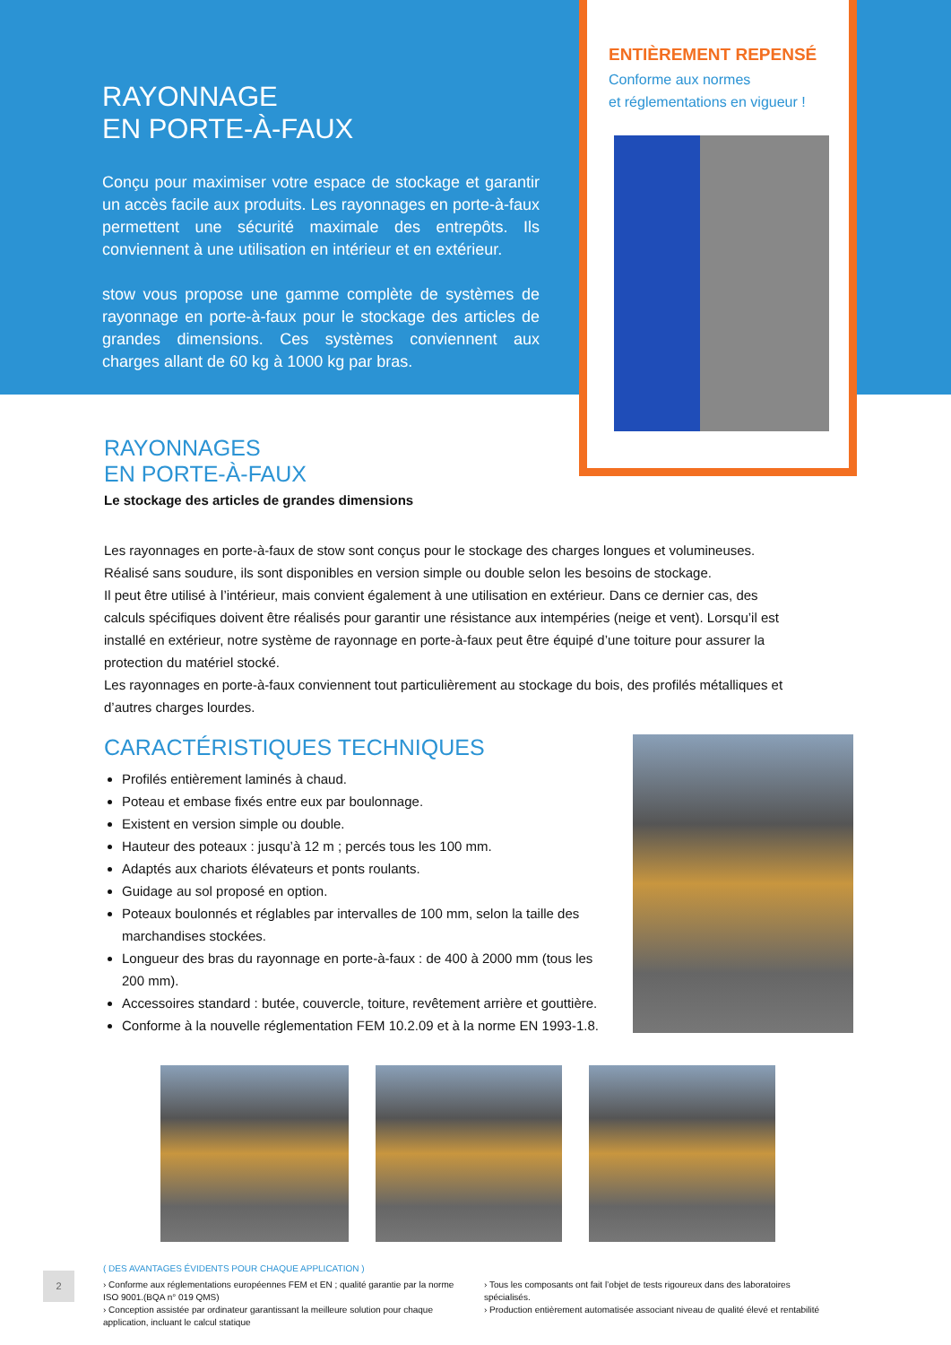RAYONNAGE
EN PORTE-À-FAUX
Conçu pour maximiser votre espace de stockage et garantir un accès facile aux produits. Les rayonnages en porte-à-faux permettent une sécurité maximale des entrepôts. Ils conviennent à une utilisation en intérieur et en extérieur.
stow vous propose une gamme complète de systèmes de rayonnage en porte-à-faux pour le stockage des articles de grandes dimensions. Ces systèmes conviennent aux charges allant de 60 kg à 1000 kg par bras.
ENTIÈREMENT REPENSÉ
Conforme aux normes
et réglementations en vigueur !
RAYONNAGES
EN PORTE-À-FAUX
Le stockage des articles de grandes dimensions
Les rayonnages en porte-à-faux de stow sont conçus pour le stockage des charges longues et volumineuses. Réalisé sans soudure, ils sont disponibles en version simple ou double selon les besoins de stockage.
Il peut être utilisé à l’intérieur, mais convient également à une utilisation en extérieur. Dans ce dernier cas, des calculs spécifiques doivent être réalisés pour garantir une résistance aux intempéries (neige et vent). Lorsqu’il est installé en extérieur, notre système de rayonnage en porte-à-faux peut être équipé d’une toiture pour assurer la protection du matériel stocké.
Les rayonnages en porte-à-faux conviennent tout particulièrement au stockage du bois, des profilés métalliques et d’autres charges lourdes.
CARACTÉRISTIQUES TECHNIQUES
Profilés entièrement laminés à chaud.
Poteau et embase fixés entre eux par boulonnage.
Existent en version simple ou double.
Hauteur des poteaux : jusqu’à 12 m ; percés tous les 100 mm.
Adaptés aux chariots élévateurs et ponts roulants.
Guidage au sol proposé en option.
Poteaux boulonnés et réglables par intervalles de 100 mm, selon la taille des marchandises stockées.
Longueur des bras du rayonnage en porte-à-faux : de 400 à 2000 mm (tous les 200 mm).
Accessoires standard : butée, couvercle, toiture, revêtement arrière et gouttière.
Conforme à la nouvelle réglementation FEM 10.2.09 et à la norme EN 1993-1.8.
2
( DES AVANTAGES ÉVIDENTS POUR CHAQUE APPLICATION )
› Conforme aux réglementations européennes FEM et EN ; qualité garantie par la norme ISO 9001.(BQA n° 019 QMS)
› Conception assistée par ordinateur garantissant la meilleure solution pour chaque application, incluant le calcul statique
› Tous les composants ont fait l’objet de tests rigoureux dans des laboratoires spécialisés.
› Production entièrement automatisée associant niveau de qualité élevé et rentabilité